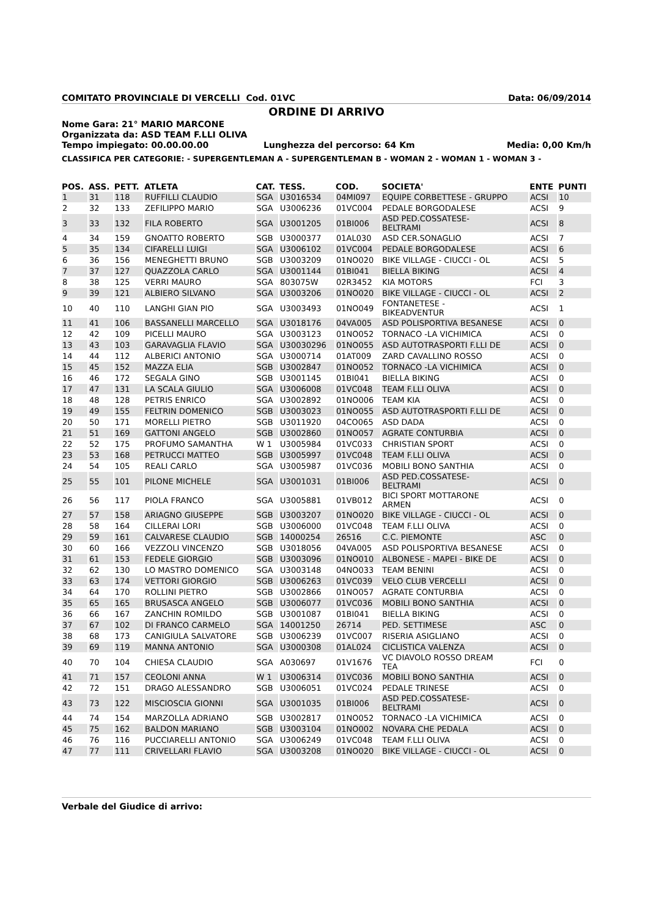COMITATO PROVINCIALE DI VERCELLI Cod. 01VC Data: 06/09/2014
ORDINE DI ARRIVO
Nome Gara: 21° MARIO MARCONE
Organizzata da: ASD TEAM F.LLI OLIVA
Tempo impiegato: 00.00.00.00 Lunghezza del percorso: 64 Km Media: 0,00 Km/h
CLASSIFICA PER CATEGORIE: - SUPERGENTLEMAN A - SUPERGENTLEMAN B - WOMAN 2 - WOMAN 1 - WOMAN 3 -
| POS. | ASS. | PETT. | ATLETA | CAT. | TESS. | COD. | SOCIETA' | ENTE | PUNTI |
| --- | --- | --- | --- | --- | --- | --- | --- | --- | --- |
| 1 | 31 | 118 | RUFFILLI CLAUDIO | SGA | U3016534 | 04MI097 | EQUIPE CORBETTESE - GRUPPO | ACSI | 10 |
| 2 | 32 | 133 | ZEFILIPPO MARIO | SGA | U3006236 | 01VC004 | PEDALE BORGODALESE | ACSI | 9 |
| 3 | 33 | 132 | FILA ROBERTO | SGA | U3001205 | 01BI006 | ASD PED.COSSATESE- BELTRAMI | ACSI | 8 |
| 4 | 34 | 159 | GNOATTO ROBERTO | SGB | U3000377 | 01AL030 | ASD CER.SONAGLIO | ACSI | 7 |
| 5 | 35 | 134 | CIFARELLI LUIGI | SGA | U3006102 | 01VC004 | PEDALE BORGODALESE | ACSI | 6 |
| 6 | 36 | 156 | MENEGHETTI BRUNO | SGB | U3003209 | 01NO020 | BIKE VILLAGE - CIUCCI - OL | ACSI | 5 |
| 7 | 37 | 127 | QUAZZOLA CARLO | SGA | U3001144 | 01BI041 | BIELLA BIKING | ACSI | 4 |
| 8 | 38 | 125 | VERRI MAURO | SGA | 803075W | 02R3452 | KIA MOTORS | FCI | 3 |
| 9 | 39 | 121 | ALBIERO SILVANO | SGA | U3003206 | 01NO020 | BIKE VILLAGE - CIUCCI - OL | ACSI | 2 |
| 10 | 40 | 110 | LANGHI GIAN PIO | SGA | U3003493 | 01NO049 | FONTANETESE - BIKEADVENTUR | ACSI | 1 |
| 11 | 41 | 106 | BASSANELLI MARCELLO | SGA | U3018176 | 04VA005 | ASD POLISPORTIVA BESANESE | ACSI | 0 |
| 12 | 42 | 109 | PICELLI MAURO | SGA | U3003123 | 01NO052 | TORNACO -LA VICHIMICA | ACSI | 0 |
| 13 | 43 | 103 | GARAVAGLIA FLAVIO | SGA | U30030296 | 01NO055 | ASD AUTOTRASPORTI F.LLI DE | ACSI | 0 |
| 14 | 44 | 112 | ALBERICI ANTONIO | SGA | U3000714 | 01AT009 | ZARD CAVALLINO ROSSO | ACSI | 0 |
| 15 | 45 | 152 | MAZZA ELIA | SGB | U3002847 | 01NO052 | TORNACO -LA VICHIMICA | ACSI | 0 |
| 16 | 46 | 172 | SEGALA GINO | SGB | U3001145 | 01BI041 | BIELLA BIKING | ACSI | 0 |
| 17 | 47 | 131 | LA SCALA GIULIO | SGA | U3006008 | 01VC048 | TEAM F.LLI OLIVA | ACSI | 0 |
| 18 | 48 | 128 | PETRIS ENRICO | SGA | U3002892 | 01NO006 | TEAM KIA | ACSI | 0 |
| 19 | 49 | 155 | FELTRIN DOMENICO | SGB | U3003023 | 01NO055 | ASD AUTOTRASPORTI F.LLI DE | ACSI | 0 |
| 20 | 50 | 171 | MORELLI PIETRO | SGB | U3011920 | 04CO065 | ASD DADA | ACSI | 0 |
| 21 | 51 | 169 | GATTONI ANGELO | SGB | U3002860 | 01NO057 | AGRATE CONTURBIA | ACSI | 0 |
| 22 | 52 | 175 | PROFUMO SAMANTHA | W 1 | U3005984 | 01VC033 | CHRISTIAN SPORT | ACSI | 0 |
| 23 | 53 | 168 | PETRUCCI MATTEO | SGB | U3005997 | 01VC048 | TEAM F.LLI OLIVA | ACSI | 0 |
| 24 | 54 | 105 | REALI CARLO | SGA | U3005987 | 01VC036 | MOBILI BONO SANTHIA | ACSI | 0 |
| 25 | 55 | 101 | PILONE MICHELE | SGA | U3001031 | 01BI006 | ASD PED.COSSATESE- BELTRAMI | ACSI | 0 |
| 26 | 56 | 117 | PIOLA FRANCO | SGA | U3005881 | 01VB012 | BICI SPORT MOTTARONE ARMEN | ACSI | 0 |
| 27 | 57 | 158 | ARIAGNO GIUSEPPE | SGB | U3003207 | 01NO020 | BIKE VILLAGE - CIUCCI - OL | ACSI | 0 |
| 28 | 58 | 164 | CILLERAI LORI | SGB | U3006000 | 01VC048 | TEAM F.LLI OLIVA | ACSI | 0 |
| 29 | 59 | 161 | CALVARESE CLAUDIO | SGB | 14000254 | 26516 | C.C. PIEMONTE | ASC | 0 |
| 30 | 60 | 166 | VEZZOLI VINCENZO | SGB | U3018056 | 04VA005 | ASD POLISPORTIVA BESANESE | ACSI | 0 |
| 31 | 61 | 153 | FEDELE GIORGIO | SGB | U3003096 | 01NO010 | ALBONESE - MAPEI - BIKE DE | ACSI | 0 |
| 32 | 62 | 130 | LO MASTRO DOMENICO | SGA | U3003148 | 04NO033 | TEAM BENINI | ACSI | 0 |
| 33 | 63 | 174 | VETTORI GIORGIO | SGB | U3006263 | 01VC039 | VELO CLUB VERCELLI | ACSI | 0 |
| 34 | 64 | 170 | ROLLINI PIETRO | SGB | U3002866 | 01NO057 | AGRATE CONTURBIA | ACSI | 0 |
| 35 | 65 | 165 | BRUSASCA ANGELO | SGB | U3006077 | 01VC036 | MOBILI BONO SANTHIA | ACSI | 0 |
| 36 | 66 | 167 | ZANCHIN ROMILDO | SGB | U3001087 | 01BI041 | BIELLA BIKING | ACSI | 0 |
| 37 | 67 | 102 | DI FRANCO CARMELO | SGA | 14001250 | 26714 | PED. SETTIMESE | ASC | 0 |
| 38 | 68 | 173 | CANIGIULA SALVATORE | SGB | U3006239 | 01VC007 | RISERIA ASIGLIANO | ACSI | 0 |
| 39 | 69 | 119 | MANNA ANTONIO | SGA | U3000308 | 01AL024 | CICLISTICA VALENZA | ACSI | 0 |
| 40 | 70 | 104 | CHIESA CLAUDIO | SGA | A030697 | 01V1676 | VC DIAVOLO ROSSO DREAM TEA | FCI | 0 |
| 41 | 71 | 157 | CEOLONI ANNA | W 1 | U3006314 | 01VC036 | MOBILI BONO SANTHIA | ACSI | 0 |
| 42 | 72 | 151 | DRAGO ALESSANDRO | SGB | U3006051 | 01VC024 | PEDALE TRINESE | ACSI | 0 |
| 43 | 73 | 122 | MISCIOSCIA GIONNI | SGA | U3001035 | 01BI006 | ASD PED.COSSATESE- BELTRAMI | ACSI | 0 |
| 44 | 74 | 154 | MARZOLLA ADRIANO | SGB | U3002817 | 01NO052 | TORNACO -LA VICHIMICA | ACSI | 0 |
| 45 | 75 | 162 | BALDON MARIANO | SGB | U3003104 | 01NO002 | NOVARA CHE PEDALA | ACSI | 0 |
| 46 | 76 | 116 | PUCCIARELLI ANTONIO | SGA | U3006249 | 01VC048 | TEAM F.LLI OLIVA | ACSI | 0 |
| 47 | 77 | 111 | CRIVELLARI FLAVIO | SGA | U3003208 | 01NO020 | BIKE VILLAGE - CIUCCI - OL | ACSI | 0 |
Verbale del Giudice di arrivo: